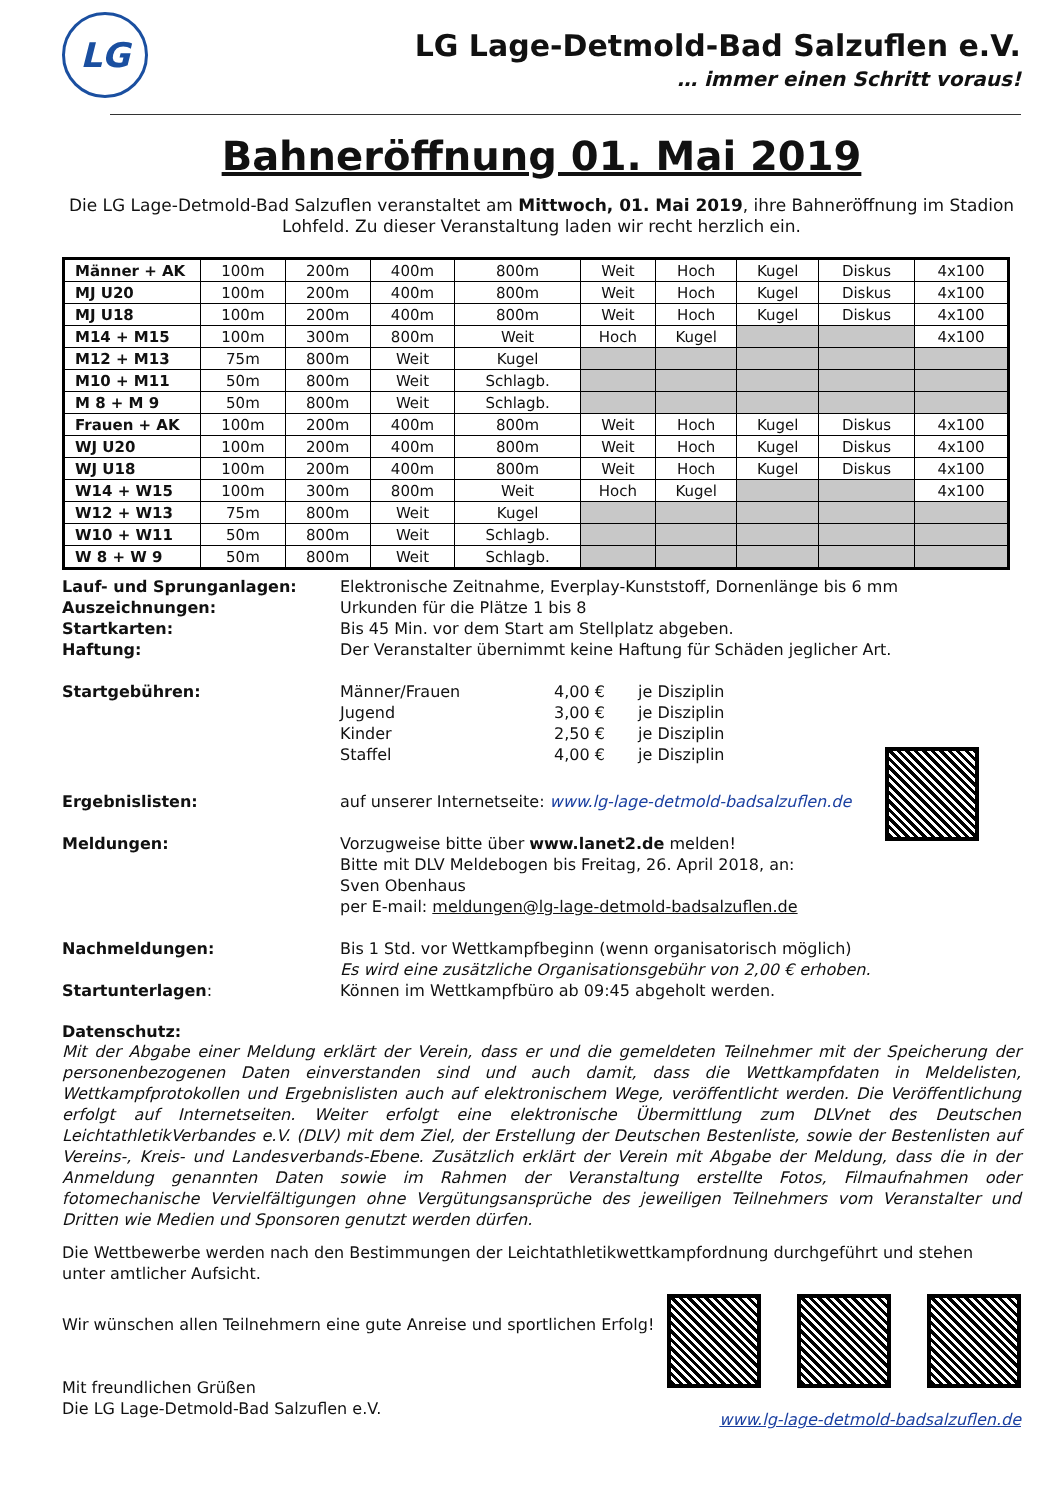LG
LG Lage-Detmold-Bad Salzuflen e.V.
… immer einen Schritt voraus!
Bahneröffnung 01. Mai 2019
Die LG Lage-Detmold-Bad Salzuflen veranstaltet am Mittwoch, 01. Mai 2019, ihre Bahneröffnung im Stadion Lohfeld. Zu dieser Veranstaltung laden wir recht herzlich ein.
| Männer + AK | 100m | 200m | 400m | 800m | Weit | Hoch | Kugel | Diskus | 4x100 |
| MJ U20 | 100m | 200m | 400m | 800m | Weit | Hoch | Kugel | Diskus | 4x100 |
| MJ U18 | 100m | 200m | 400m | 800m | Weit | Hoch | Kugel | Diskus | 4x100 |
| M14 + M15 | 100m | 300m | 800m | Weit | Hoch | Kugel | | | 4x100 |
| M12 + M13 | 75m | 800m | Weit | Kugel | | | | | |
| M10 + M11 | 50m | 800m | Weit | Schlagb. | | | | | |
| M 8 + M 9 | 50m | 800m | Weit | Schlagb. | | | | | |
| Frauen + AK | 100m | 200m | 400m | 800m | Weit | Hoch | Kugel | Diskus | 4x100 |
| WJ U20 | 100m | 200m | 400m | 800m | Weit | Hoch | Kugel | Diskus | 4x100 |
| WJ U18 | 100m | 200m | 400m | 800m | Weit | Hoch | Kugel | Diskus | 4x100 |
| W14 + W15 | 100m | 300m | 800m | Weit | Hoch | Kugel | | | 4x100 |
| W12 + W13 | 75m | 800m | Weit | Kugel | | | | | |
| W10 + W11 | 50m | 800m | Weit | Schlagb. | | | | | |
| W 8 + W 9 | 50m | 800m | Weit | Schlagb. | | | | | |
Lauf- und Sprunganlagen: Elektronische Zeitnahme, Everplay-Kunststoff, Dornenlänge bis 6 mm
Auszeichnungen: Urkunden für die Plätze 1 bis 8
Startkarten: Bis 45 Min. vor dem Start am Stellplatz abgeben.
Haftung: Der Veranstalter übernimmt keine Haftung für Schäden jeglicher Art.
Startgebühren: Männer/Frauen 4,00 € je Disziplin
Jugend 3,00 € je Disziplin
Kinder 2,50 € je Disziplin
Staffel 4,00 € je Disziplin
Ergebnislisten: auf unserer Internetseite: www.lg-lage-detmold-badsalzuflen.de
Meldungen: Vorzugweise bitte über www.lanet2.de melden!
Bitte mit DLV Meldebogen bis Freitag, 26. April 2018, an:
Sven Obenhaus
per E-mail: meldungen@lg-lage-detmold-badsalzuflen.de
Nachmeldungen: Bis 1 Std. vor Wettkampfbeginn (wenn organisatorisch möglich)
Es wird eine zusätzliche Organisationsgebühr von 2,00 € erhoben.
Startunterlagen: Können im Wettkampfbüro ab 09:45 abgeholt werden.
Datenschutz:
Mit der Abgabe einer Meldung erklärt der Verein, dass er und die gemeldeten Teilnehmer mit der Speicherung der personenbezogenen Daten einverstanden sind und auch damit, dass die Wettkampfdaten in Meldelisten, Wettkampfprotokollen und Ergebnislisten auch auf elektronischem Wege, veröffentlicht werden. Die Veröffentlichung erfolgt auf Internetseiten. Weiter erfolgt eine elektronische Übermittlung zum DLVnet des Deutschen LeichtathletikVerbandes e.V. (DLV) mit dem Ziel, der Erstellung der Deutschen Bestenliste, sowie der Bestenlisten auf Vereins-, Kreis- und Landesverbands-Ebene. Zusätzlich erklärt der Verein mit Abgabe der Meldung, dass die in der Anmeldung genannten Daten sowie im Rahmen der Veranstaltung erstellte Fotos, Filmaufnahmen oder fotomechanische Vervielfältigungen ohne Vergütungsansprüche des jeweiligen Teilnehmers vom Veranstalter und Dritten wie Medien und Sponsoren genutzt werden dürfen.
Die Wettbewerbe werden nach den Bestimmungen der Leichtathletikwettkampfordnung durchgeführt und stehen unter amtlicher Aufsicht.
Wir wünschen allen Teilnehmern eine gute Anreise und sportlichen Erfolg!
Mit freundlichen Grüßen
Die LG Lage-Detmold-Bad Salzuflen e.V.
www.lg-lage-detmold-badsalzuflen.de